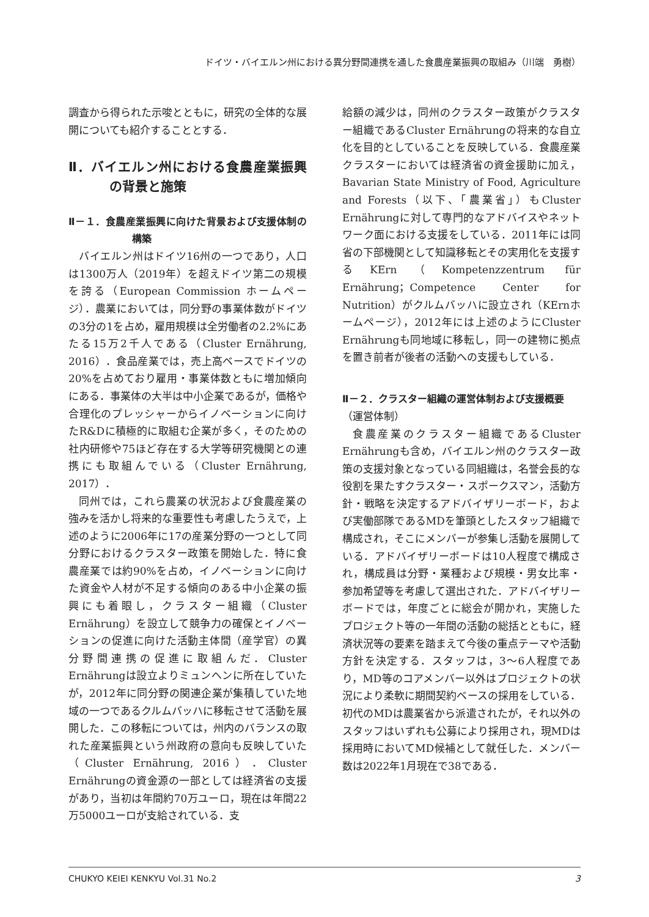ドイツ・バイエルン州における異分野間連携を通した食農産業振興の取組み（川端　勇樹）
調査から得られた示唆とともに，研究の全体的な展開についても紹介することとする．
Ⅱ．バイエルン州における食農産業振興の背景と施策
Ⅱ－１．食農産業振興に向けた背景および支援体制の構築
バイエルン州はドイツ16州の一つであり，人口は1300万人（2019年）を超えドイツ第二の規模を誇る（European Commission ホームページ）．農業においては，同分野の事業体数がドイツの3分の1を占め，雇用規模は全労働者の2.2%にあたる15万2千人である（Cluster Ernährung, 2016）．食品産業では，売上高ベースでドイツの20%を占めており雇用・事業体数ともに増加傾向にある．事業体の大半は中小企業であるが，価格や合理化のプレッシャーからイノベーションに向けたR&Dに積極的に取組む企業が多く，そのための社内研修や75ほど存在する大学等研究機関との連携にも取組んでいる（Cluster Ernährung, 2017）．
同州では，これら農業の状況および食農産業の強みを活かし将来的な重要性も考慮したうえで，上述のように2006年に17の産業分野の一つとして同分野におけるクラスター政策を開始した．特に食農産業では約90%を占め，イノベーションに向けた資金や人材が不足する傾向のある中小企業の振興にも着眼し，クラスター組織（Cluster Ernährung）を設立して競争力の確保とイノベーションの促進に向けた活動主体間（産学官）の異分野間連携の促進に取組んだ．Cluster Ernährungは設立よりミュンヘンに所在していたが，2012年に同分野の関連企業が集積していた地域の一つであるクルムバッハに移転させて活動を展開した．この移転については，州内のバランスの取れた産業振興という州政府の意向も反映していた（Cluster Ernährung, 2016）．Cluster Ernährungの資金源の一部としては経済省の支援があり，当初は年間約70万ユーロ，現在は年間22万5000ユーロが支給されている．支
給額の減少は，同州のクラスター政策がクラスター組織であるCluster Ernährungの将来的な自立化を目的としていることを反映している．食農産業クラスターにおいては経済省の資金援助に加え，Bavarian State Ministry of Food, Agriculture and Forests（以下、「農業省」）もCluster Ernährungに対して専門的なアドバイスやネットワーク面における支援をしている．2011年には同省の下部機関として知識移転とその実用化を支援するKErn（Kompetenzzentrum für Ernährung；Competence Center for Nutrition）がクルムバッハに設立され（KErnホームページ），2012年には上述のようにCluster Ernährungも同地域に移転し，同一の建物に拠点を置き前者が後者の活動への支援もしている．
Ⅱ－２．クラスター組織の運営体制および支援概要
（運営体制）
食農産業のクラスター組織であるCluster Ernährungも含め，バイエルン州のクラスター政策の支援対象となっている同組織は，名誉会長的な役割を果たすクラスター・スポークスマン，活動方針・戦略を決定するアドバイザリーボード，および実働部隊であるMDを筆頭としたスタッフ組織で構成され，そこにメンバーが参集し活動を展開している．アドバイザリーボードは10人程度で構成され，構成員は分野・業種および規模・男女比率・参加希望等を考慮して選出された．アドバイザリーボードでは，年度ごとに総会が開かれ，実施したプロジェクト等の一年間の活動の総括とともに，経済状況等の要素を踏まえて今後の重点テーマや活動方針を決定する．スタッフは，3～6人程度であり，MD等のコアメンバー以外はプロジェクトの状況により柔軟に期間契約ベースの採用をしている．初代のMDは農業省から派遣されたが，それ以外のスタッフはいずれも公募により採用され，現MDは採用時においてMD候補として就任した．メンバー数は2022年1月現在で38である．
CHUKYO KEIEI KENKYU Vol.31 No.2 3